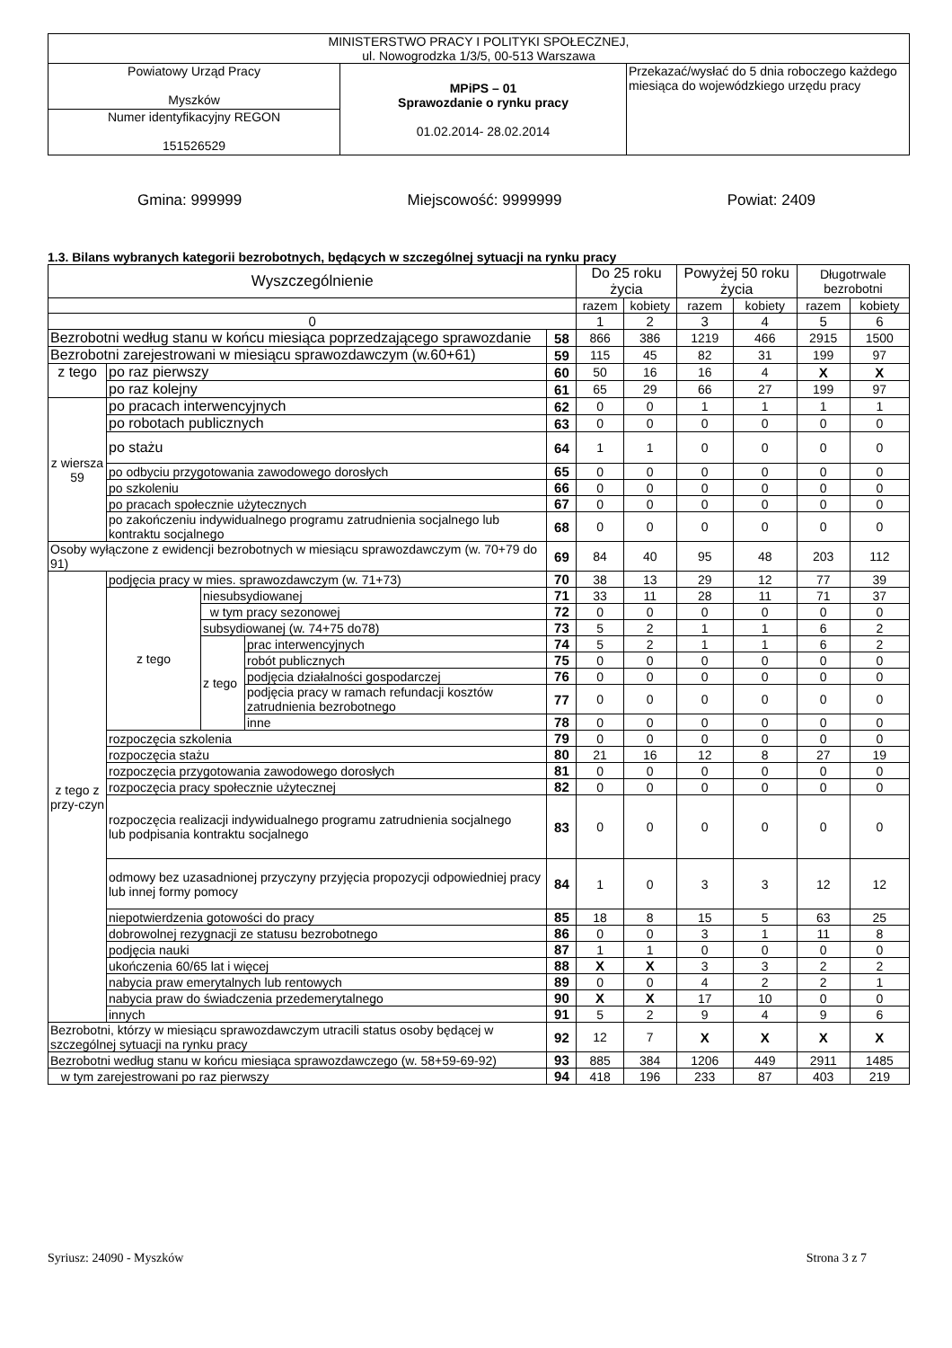| MINISTERSTWO PRACY I POLITYKI SPOŁECZNEJ, ul. Nowogrodzka 1/3/5, 00-513 Warszawa | | |
| Powiatowy Urząd Pracy Myszków | MPiPS – 01 Sprawozdanie o rynku pracy 01.02.2014- 28.02.2014 | Przekazać/wysłać do 5 dnia roboczego każdego miesiąca do wojewódzkiego urzędu pracy |
| Numer identyfikacyjny REGON 151526529 | | |
Gmina: 999999 Miejscowość: 9999999 Powiat: 2409
1.3. Bilans wybranych kategorii bezrobotnych, będących w szczególnej sytuacji na rynku pracy
| Wyszczególnienie | | | | | Do 25 roku życia | | Powyżej 50 roku życia | | Długotrwale bezrobotni | |
| --- | --- | --- | --- | --- | --- | --- | --- | --- | --- | --- |
| | | | | | razem | kobiety | razem | kobiety | razem | kobiety |
| 0 | | | | | 1 | 2 | 3 | 4 | 5 | 6 |
| Bezrobotni według stanu w końcu miesiąca poprzedzającego sprawozdanie | | | | 58 | 866 | 386 | 1219 | 466 | 2915 | 1500 |
| Bezrobotni zarejestrowani w miesiącu sprawozdawczym (w.60+61) | | | | 59 | 115 | 45 | 82 | 31 | 199 | 97 |
| z tego | po raz pierwszy | | | 60 | 50 | 16 | 16 | 4 | X | X |
| | po raz kolejny | | | 61 | 65 | 29 | 66 | 27 | 199 | 97 |
| z wiersza 59 | po pracach interwencyjnych | | | 62 | 0 | 0 | 1 | 1 | 1 | 1 |
| | po robotach publicznych | | | 63 | 0 | 0 | 0 | 0 | 0 | 0 |
| | po stażu | | | 64 | 1 | 1 | 0 | 0 | 0 | 0 |
| | po odbyciu przygotowania zawodowego dorosłych | | | 65 | 0 | 0 | 0 | 0 | 0 | 0 |
| | po szkoleniu | | | 66 | 0 | 0 | 0 | 0 | 0 | 0 |
| | po pracach społecznie użytecznych | | | 67 | 0 | 0 | 0 | 0 | 0 | 0 |
| | po zakończeniu indywidualnego programu zatrudnienia socjalnego lub kontraktu socjalnego | | | 68 | 0 | 0 | 0 | 0 | 0 | 0 |
| Osoby wyłączone z ewidencji bezrobotnych w miesiącu sprawozdawczym (w. 70+79 do 91) | | | | 69 | 84 | 40 | 95 | 48 | 203 | 112 |
| z tego z przy-czyn | podjęcia pracy w mies. sprawozdawczym (w. 71+73) | | | 70 | 38 | 13 | 29 | 12 | 77 | 39 |
| | z tego | niesubsydiowanej | | 71 | 33 | 11 | 28 | 11 | 71 | 37 |
| | | w tym pracy sezonowej | | 72 | 0 | 0 | 0 | 0 | 0 | 0 |
| | | subsydiowanej (w. 74+75 do78) | | 73 | 5 | 2 | 1 | 1 | 6 | 2 |
| | | z tego | prac interwencyjnych | 74 | 5 | 2 | 1 | 1 | 6 | 2 |
| | | | robót publicznych | 75 | 0 | 0 | 0 | 0 | 0 | 0 |
| | | | podjęcia działalności gospodarczej | 76 | 0 | 0 | 0 | 0 | 0 | 0 |
| | | | podjęcia pracy w ramach refundacji kosztów zatrudnienia bezrobotnego | 77 | 0 | 0 | 0 | 0 | 0 | 0 |
| | | | inne | 78 | 0 | 0 | 0 | 0 | 0 | 0 |
| | rozpoczęcia szkolenia | | | 79 | 0 | 0 | 0 | 0 | 0 | 0 |
| | rozpoczęcia stażu | | | 80 | 21 | 16 | 12 | 8 | 27 | 19 |
| | rozpoczęcia przygotowania zawodowego dorosłych | | | 81 | 0 | 0 | 0 | 0 | 0 | 0 |
| | rozpoczęcia pracy społecznie użytecznej | | | 82 | 0 | 0 | 0 | 0 | 0 | 0 |
| | rozpoczęcia realizacji indywidualnego programu zatrudnienia socjalnego lub podpisania kontraktu socjalnego | | | 83 | 0 | 0 | 0 | 0 | 0 | 0 |
| | odmowy bez uzasadnionej przyczyny przyjęcia propozycji odpowiedniej pracy lub innej formy pomocy | | | 84 | 1 | 0 | 3 | 3 | 12 | 12 |
| | niepotwierdzenia gotowości do pracy | | | 85 | 18 | 8 | 15 | 5 | 63 | 25 |
| | dobrowolnej rezygnacji ze statusu bezrobotnego | | | 86 | 0 | 0 | 3 | 1 | 11 | 8 |
| | podjęcia nauki | | | 87 | 1 | 1 | 0 | 0 | 0 | 0 |
| | ukończenia 60/65 lat i więcej | | | 88 | X | X | 3 | 3 | 2 | 2 |
| | nabycia praw emerytalnych lub rentowych | | | 89 | 0 | 0 | 4 | 2 | 2 | 1 |
| | nabycia praw do świadczenia przedemerytalnego | | | 90 | X | X | 17 | 10 | 0 | 0 |
| | innych | | | 91 | 5 | 2 | 9 | 4 | 9 | 6 |
| Bezrobotni, którzy w miesiącu sprawozdawczym utracili status osoby będącej w szczególnej sytuacji na rynku pracy | | | | 92 | 12 | 7 | X | X | X | X |
| Bezrobotni według stanu w końcu miesiąca sprawozdawczego (w. 58+59-69-92) | | | | 93 | 885 | 384 | 1206 | 449 | 2911 | 1485 |
| w tym zarejestrowani po raz pierwszy | | | | 94 | 418 | 196 | 233 | 87 | 403 | 219 |
Syriusz: 24090 - Myszków Strona 3 z 7